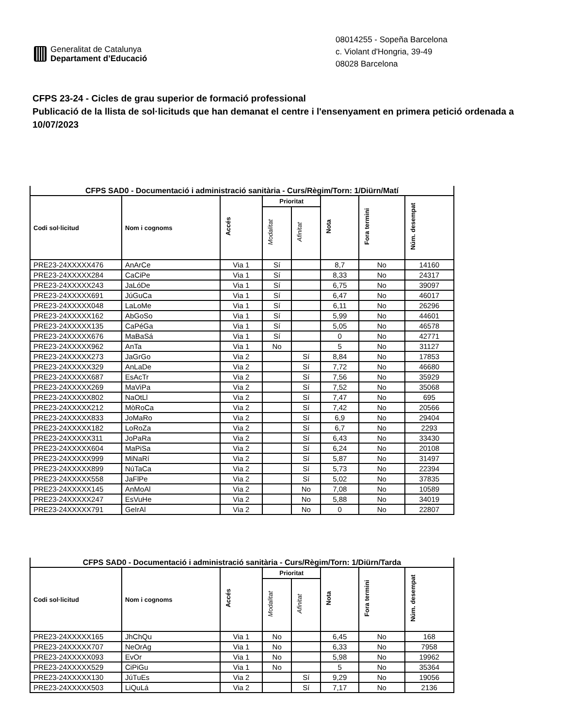Generalitat de Catalunya
Departament d’Educació
08014255 - Sopeña Barcelona
c. Violant d'Hongria, 39-49
08028 Barcelona
CFPS 23-24 - Cicles de grau superior de formació professional
Publicació de la llista de sol·licituds que han demanat el centre i l'ensenyament en primera petició ordenada a 10/07/2023
| CFPS SAD0 - Documentació i administració sanitària - Curs/Règim/Torn: 1/Diürn/Matí | | | | | | | |
| Codi sol·licitud | Nom i cognoms | Accés | Prioritat | | Nota | Fora termini | Núm. desempat |
| | | | Modalitat | Afinitat | | | |
| PRE23-24XXXXX476 | AnArCe | Via 1 | Sí | | 8,7 | No | 14160 |
| PRE23-24XXXXX284 | CaCiPe | Via 1 | Sí | | 8,33 | No | 24317 |
| PRE23-24XXXXX243 | JaLóDe | Via 1 | Sí | | 6,75 | No | 39097 |
| PRE23-24XXXXX691 | JúGuCa | Via 1 | Sí | | 6,47 | No | 46017 |
| PRE23-24XXXXX048 | LaLoMe | Via 1 | Sí | | 6,11 | No | 26296 |
| PRE23-24XXXXX162 | AbGoSo | Via 1 | Sí | | 5,99 | No | 44601 |
| PRE23-24XXXXX135 | CaPéGa | Via 1 | Sí | | 5,05 | No | 46578 |
| PRE23-24XXXXX676 | MaBaSá | Via 1 | Sí | | 0 | No | 42771 |
| PRE23-24XXXXX962 | AnTa | Via 1 | No | | 5 | No | 31127 |
| PRE23-24XXXXX273 | JaGrGo | Via 2 | | Sí | 8,84 | No | 17853 |
| PRE23-24XXXXX329 | AnLaDe | Via 2 | | Sí | 7,72 | No | 46680 |
| PRE23-24XXXXX687 | EsAcTr | Via 2 | | Sí | 7,56 | No | 35929 |
| PRE23-24XXXXX269 | MaViPa | Via 2 | | Sí | 7,52 | No | 35068 |
| PRE23-24XXXXX802 | NaOtLl | Via 2 | | Sí | 7,47 | No | 695 |
| PRE23-24XXXXX212 | MòRoCa | Via 2 | | Sí | 7,42 | No | 20566 |
| PRE23-24XXXXX833 | JoMaRo | Via 2 | | Sí | 6,9 | No | 29404 |
| PRE23-24XXXXX182 | LoRoZa | Via 2 | | Sí | 6,7 | No | 2293 |
| PRE23-24XXXXX311 | JoPaRa | Via 2 | | Sí | 6,43 | No | 33430 |
| PRE23-24XXXXX604 | MaPiSa | Via 2 | | Sí | 6,24 | No | 20108 |
| PRE23-24XXXXX999 | MiNaRí | Via 2 | | Sí | 5,87 | No | 31497 |
| PRE23-24XXXXX899 | NúTaCa | Via 2 | | Sí | 5,73 | No | 22394 |
| PRE23-24XXXXX558 | JaFlPe | Via 2 | | Sí | 5,02 | No | 37835 |
| PRE23-24XXXXX145 | AnMoAl | Via 2 | | No | 7,08 | No | 10589 |
| PRE23-24XXXXX247 | EsVuHe | Via 2 | | No | 5,88 | No | 34019 |
| PRE23-24XXXXX791 | GeIrAl | Via 2 | | No | 0 | No | 22807 |
| CFPS SAD0 - Documentació i administració sanitària - Curs/Règim/Torn: 1/Diürn/Tarda | | | | | | | |
| Codi sol·licitud | Nom i cognoms | Accés | Prioritat | | Nota | Fora termini | Núm. desempat |
| | | | Modalitat | Afinitat | | | |
| PRE23-24XXXXX165 | JhChQu | Via 1 | No | | 6,45 | No | 168 |
| PRE23-24XXXXX707 | NeOrAg | Via 1 | No | | 6,33 | No | 7958 |
| PRE23-24XXXXX093 | EvOr | Via 1 | No | | 5,98 | No | 19962 |
| PRE23-24XXXXX529 | CiPiGu | Via 1 | No | | 5 | No | 35364 |
| PRE23-24XXXXX130 | JúTuEs | Via 2 | | Sí | 9,29 | No | 19056 |
| PRE23-24XXXXX503 | LiQuLá | Via 2 | | Sí | 7,17 | No | 2136 |